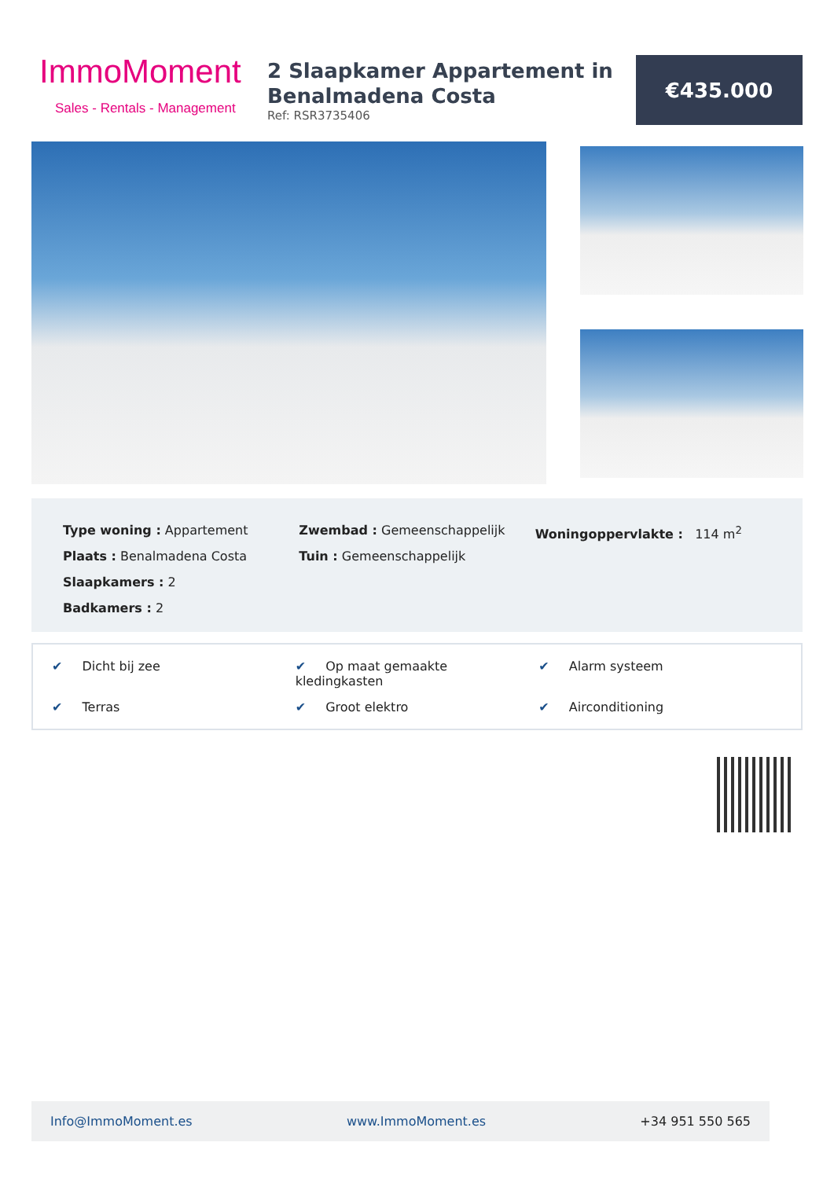ImmoMoment
Sales - Rentals - Management
2 Slaapkamer Appartement in Benalmadena Costa
Ref: RSR3735406
€435.000
Type woning : Appartement
Plaats : Benalmadena Costa
Slaapkamers : 2
Badkamers : 2
Zwembad : Gemeenschappelijk
Tuin : Gemeenschappelijk
Woningoppervlakte : 114 m<sup>2</sup>
✔ Dicht bij zee
✔ Op maat gemaakte kledingkasten
✔ Alarm systeem
✔ Terras
✔ Groot elektro
✔ Airconditioning
Info@ImmoMoment.es www.ImmoMoment.es +34 951 550 565